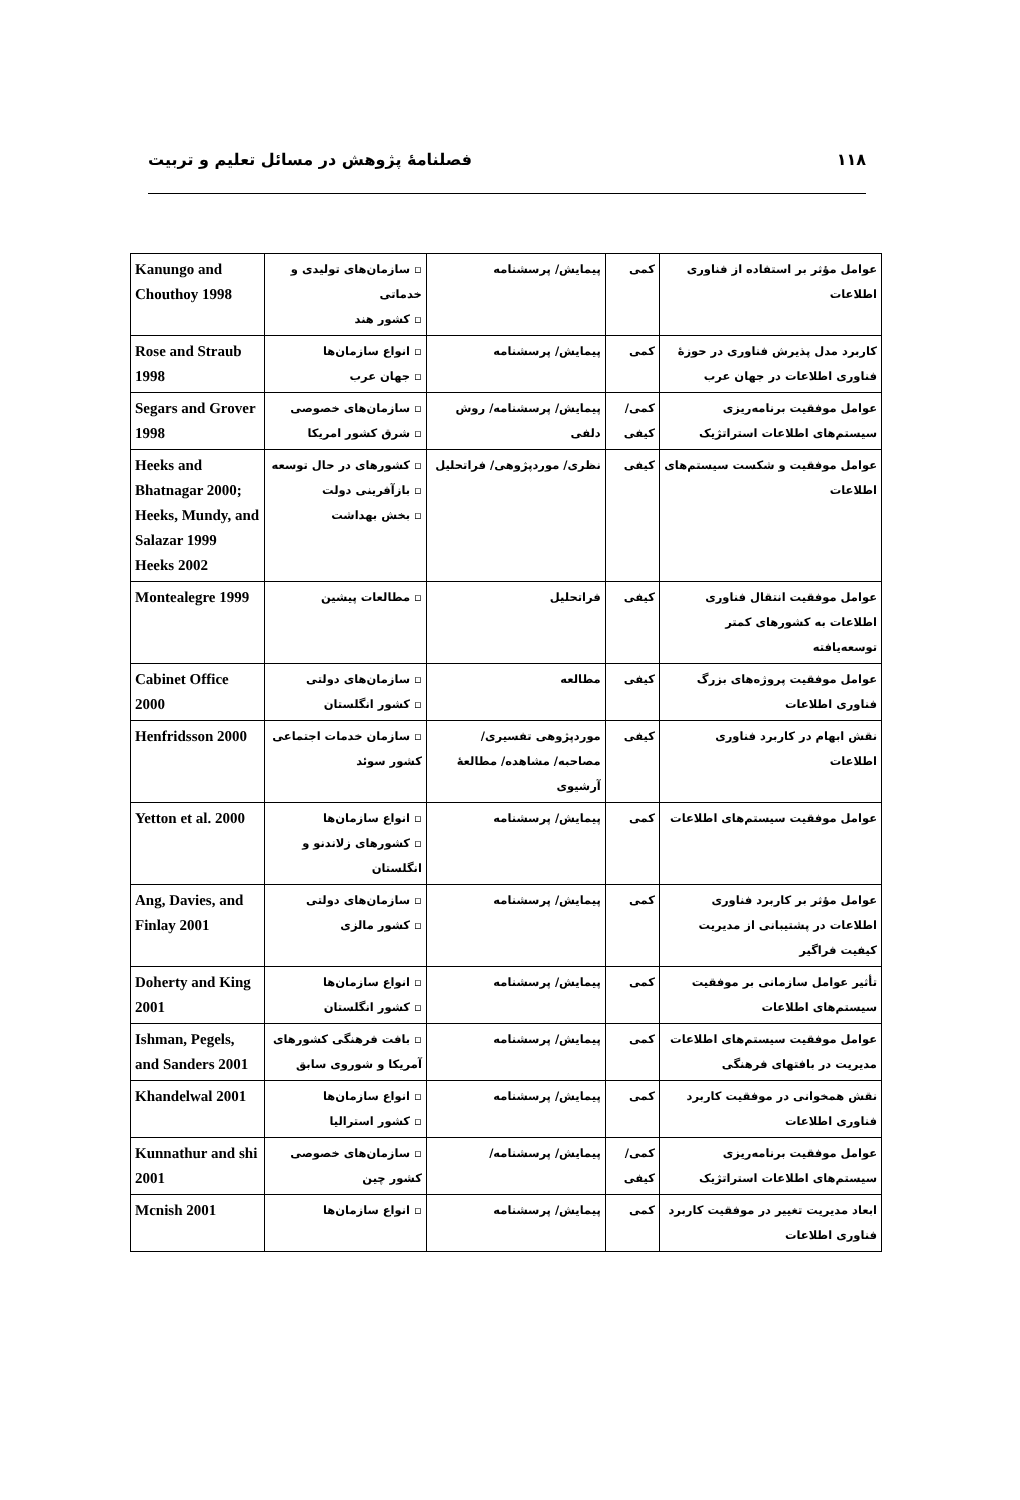۱۱۸ فصلنامهٔ پژوهش در مسائل تعلیم و تربیت
| عوامل مؤثر بر استفاده از فناوری اطلاعات | کمی | پیمایش/ پرسشنامه | ▫ سازمان‌های تولیدی و خدماتی ▫ کشور هند | Kanungo and Chouthoy 1998 |
| کاربرد مدل پذیرش فناوری در حوزهٔ فناوری اطلاعات در جهان عرب | کمی | پیمایش/ پرسشنامه | ▫ انواع سازمان‌ها ▫ جهان عرب | Rose and Straub 1998 |
| عوامل موفقیت برنامه‌ریزی سیستم‌های اطلاعات استراتژیک | کمی/ کیفی | پیمایش/ پرسشنامه/ روش دلفی | ▫ سازمان‌های خصوصی ▫ شرق کشور امریکا | Segars and Grover 1998 |
| عوامل موفقیت و شکست سیستم‌های اطلاعات | کیفی | نظری/ موردپژوهی/ فراتحلیل | ▫ کشورهای در حال توسعه ▫ بازآفرینی دولت ▫ بخش بهداشت | Heeks and Bhatnagar 2000; Heeks, Mundy, and Salazar 1999 Heeks 2002 |
| عوامل موفقیت انتقال فناوری اطلاعات به کشورهای کمتر توسعه‌یافته | کیفی | فراتحلیل | ▫ مطالعات پیشین | Montealegre 1999 |
| عوامل موفقیت پروژه‌های بزرگ فناوری اطلاعات | کیفی | مطالعه | ▫ سازمان‌های دولتی ▫ کشور انگلستان | Cabinet Office 2000 |
| نقش ابهام در کاربرد فناوری اطلاعات | کیفی | موردپژوهی تفسیری/ مصاحبه/ مشاهده/ مطالعهٔ آرشیوی | ▫ سازمان خدمات اجتماعی کشور سوئد | Henfridsson 2000 |
| عوامل موفقیت سیستم‌های اطلاعات | کمی | پیمایش/ پرسشنامه | ▫ انواع سازمان‌ها ▫ کشورهای زلاندنو و انگلستان | Yetton et al. 2000 |
| عوامل مؤثر بر کاربرد فناوری اطلاعات در پشتیبانی از مدیریت کیفیت فراگیر | کمی | پیمایش/ پرسشنامه | ▫ سازمان‌های دولتی ▫ کشور مالزی | Ang, Davies, and Finlay 2001 |
| تأثیر عوامل سازمانی بر موفقیت سیستم‌های اطلاعات | کمی | پیمایش/ پرسشنامه | ▫ انواع سازمان‌ها ▫ کشور انگلستان | Doherty and King 2001 |
| عوامل موفقیت سیستم‌های اطلاعات مدیریت در بافتهای فرهنگی | کمی | پیمایش/ پرسشنامه | ▫ بافت فرهنگی کشورهای آمریکا و شوروی سابق | Ishman, Pegels, and Sanders 2001 |
| نقش همخوانی در موفقیت کاربرد فناوری اطلاعات | کمی | پیمایش/ پرسشنامه | ▫ انواع سازمان‌ها ▫ کشور استرالیا | Khandelwal 2001 |
| عوامل موفقیت برنامه‌ریزی سیستم‌های اطلاعات استراتژیک | کمی/ کیفی | پیمایش/ پرسشنامه/ | ▫ سازمان‌های خصوصی کشور چین | Kunnathur and shi 2001 |
| ابعاد مدیریت تغییر در موفقیت کاربرد فناوری اطلاعات | کمی | پیمایش/ پرسشنامه | ▫ انواع سازمان‌ها | Mcnish 2001 |